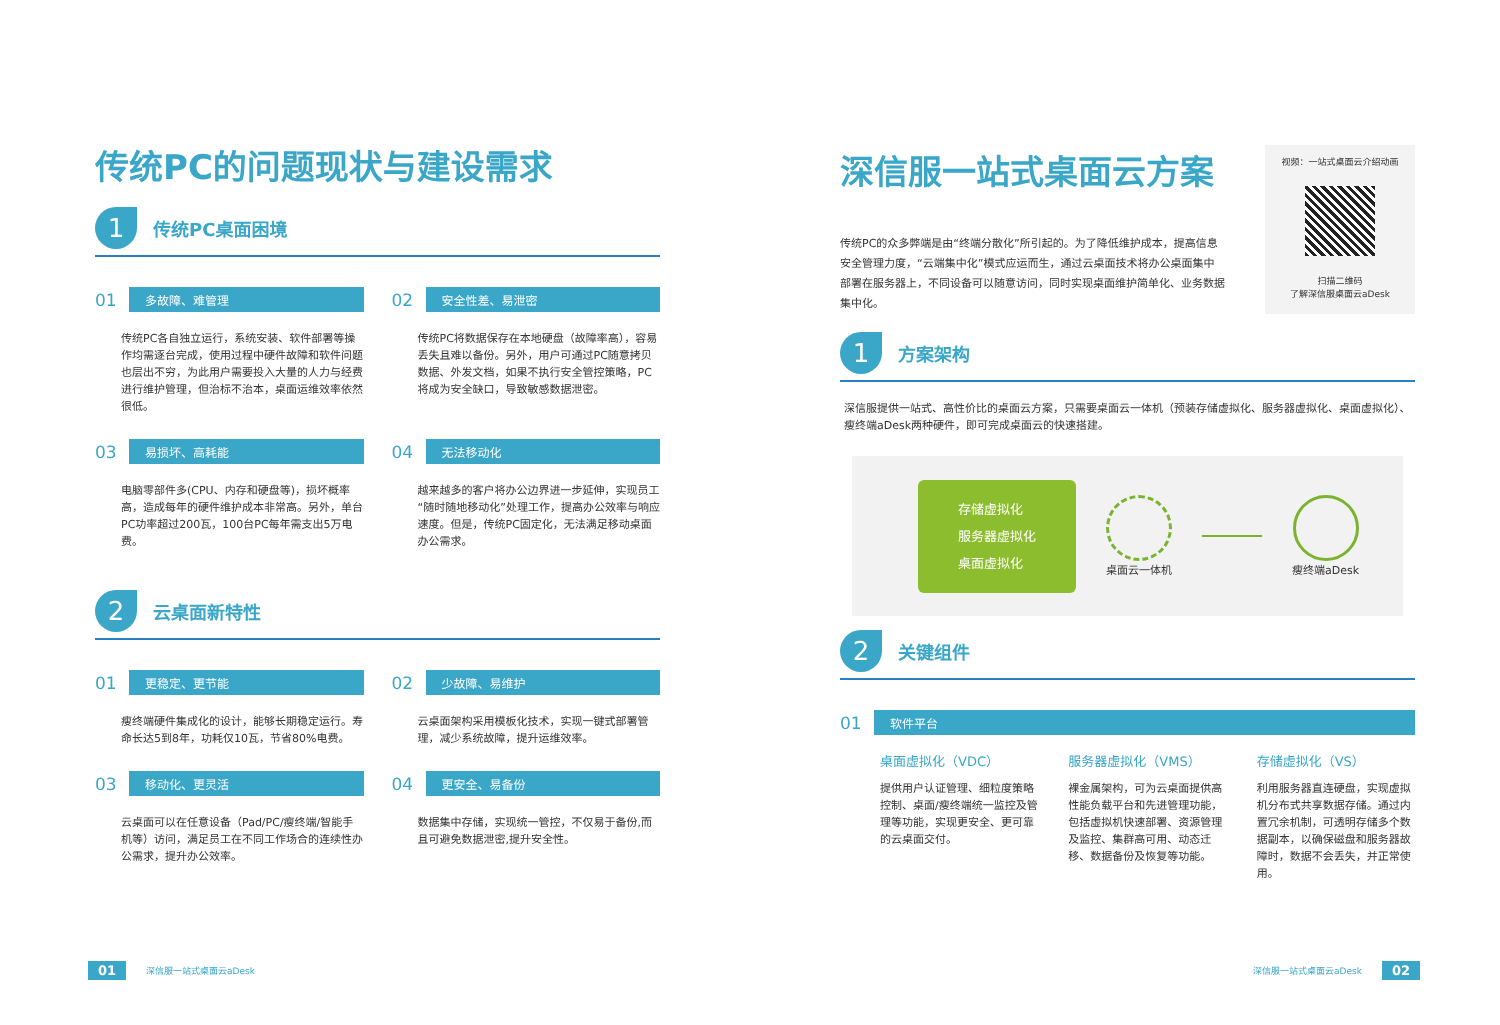传统PC的问题现状与建设需求
1
传统PC桌面困境
01 多故障、难管理
传统PC各自独立运行，系统安装、软件部署等操作均需逐台完成，使用过程中硬件故障和软件问题也层出不穷，为此用户需要投入大量的人力与经费进行维护管理，但治标不治本，桌面运维效率依然很低。
02 安全性差、易泄密
传统PC将数据保存在本地硬盘（故障率高），容易丢失且难以备份。另外，用户可通过PC随意拷贝数据、外发文档，如果不执行安全管控策略，PC将成为安全缺口，导致敏感数据泄密。
03 易损坏、高耗能
电脑零部件多(CPU、内存和硬盘等)，损坏概率高，造成每年的硬件维护成本非常高。另外，单台PC功率超过200瓦，100台PC每年需支出5万电费。
04 无法移动化
越来越多的客户将办公边界进一步延伸，实现员工“随时随地移动化”处理工作，提高办公效率与响应速度。但是，传统PC固定化，无法满足移动桌面办公需求。
2
云桌面新特性
01 更稳定、更节能
瘦终端硬件集成化的设计，能够长期稳定运行。寿命长达5到8年，功耗仅10瓦，节省80%电费。
02 少故障、易维护
云桌面架构采用模板化技术，实现一键式部署管理，减少系统故障，提升运维效率。
03 移动化、更灵活
云桌面可以在任意设备（Pad/PC/瘦终端/智能手机等）访问，满足员工在不同工作场合的连续性办公需求，提升办公效率。
04 更安全、易备份
数据集中存储，实现统一管控，不仅易于备份,而且可避免数据泄密,提升安全性。
01 深信服一站式桌面云aDesk
深信服一站式桌面云方案
传统PC的众多弊端是由“终端分散化”所引起的。为了降低维护成本，提高信息安全管理力度，“云端集中化”模式应运而生，通过云桌面技术将办公桌面集中部署在服务器上，不同设备可以随意访问，同时实现桌面维护简单化、业务数据集中化。
视频：一站式桌面云介绍动画
扫描二维码
了解深信服桌面云aDesk
1
方案架构
深信服提供一站式、高性价比的桌面云方案，只需要桌面云一体机（预装存储虚拟化、服务器虚拟化、桌面虚拟化）、瘦终端aDesk两种硬件，即可完成桌面云的快速搭建。
存储虚拟化
服务器虚拟化
桌面虚拟化
桌面云一体机 瘦终端aDesk
2
关键组件
01 软件平台
桌面虚拟化（VDC）
提供用户认证管理、细粒度策略控制、桌面/瘦终端统一监控及管理等功能，实现更安全、更可靠的云桌面交付。
服务器虚拟化（VMS）
裸金属架构，可为云桌面提供高性能负载平台和先进管理功能，包括虚拟机快速部署、资源管理及监控、集群高可用、动态迁移、数据备份及恢复等功能。
存储虚拟化（VS）
利用服务器直连硬盘，实现虚拟机分布式共享数据存储。通过内置冗余机制，可透明存储多个数据副本，以确保磁盘和服务器故障时，数据不会丢失，并正常使用。
深信服一站式桌面云aDesk 02